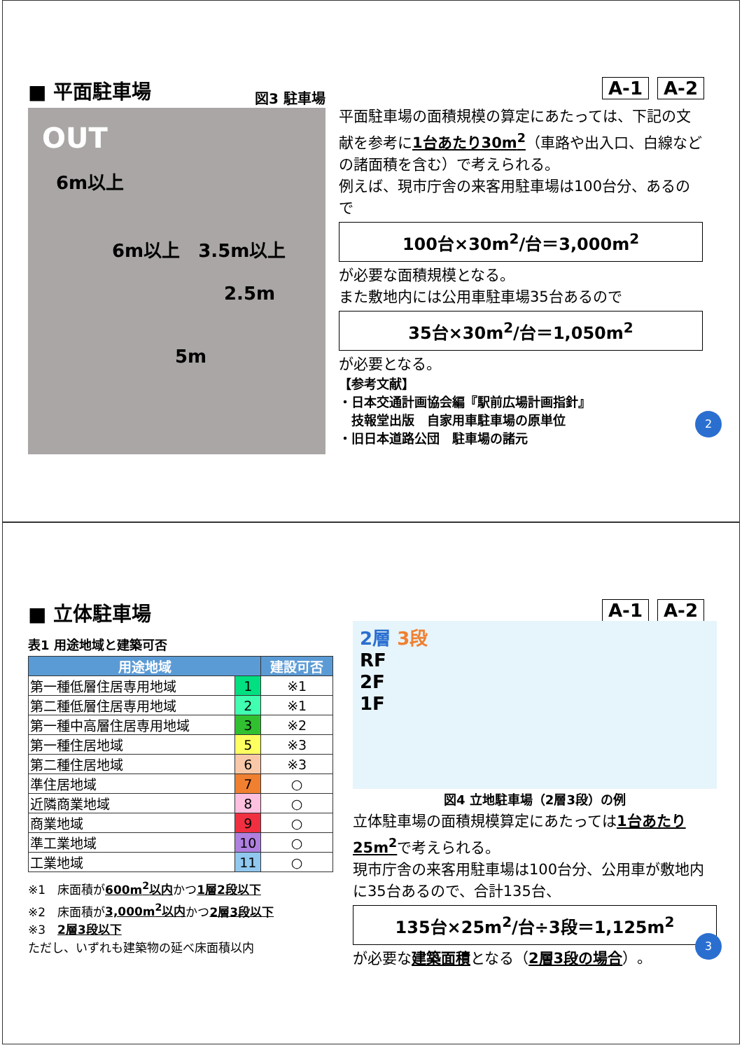■ 平面駐車場 A-1 A-2
図3 駐車場
OUT
6m以上
6m以上　3.5m以上
2.5m
5m
平面駐車場の面積規模の算定にあたっては、下記の文献を参考に1台あたり30m<sup>2</sup>（車路や出入口、白線などの諸面積を含む）で考えられる。
例えば、現市庁舎の来客用駐車場は100台分、あるので
100台×30m<sup>2</sup>/台＝3,000m<sup>2</sup>
が必要な面積規模となる。
また敷地内には公用車駐車場35台あるので
35台×30m<sup>2</sup>/台＝1,050m<sup>2</sup>
が必要となる。
【参考文献】
・日本交通計画協会編『駅前広場計画指針』
　技報堂出版　自家用車駐車場の原単位
・旧日本道路公団　駐車場の諸元
2
■ 立体駐車場 A-1 A-2
表1 用途地域と建築可否
| 用途地域 | | 建設可否 |
| --- | --- | --- |
| 第一種低層住居専用地域 | 1 | ※1 |
| 第二種低層住居専用地域 | 2 | ※1 |
| 第一種中高層住居専用地域 | 3 | ※2 |
| 第一種住居地域 | 5 | ※3 |
| 第二種住居地域 | 6 | ※3 |
| 準住居地域 | 7 | ○ |
| 近隣商業地域 | 8 | ○ |
| 商業地域 | 9 | ○ |
| 準工業地域 | 10 | ○ |
| 工業地域 | 11 | ○ |
※1　床面積が600m<sup>2</sup>以内かつ1層2段以下
※2　床面積が3,000m<sup>2</sup>以内かつ2層3段以下
※3　2層3段以下
ただし、いずれも建築物の延べ床面積以内
2層 3段
RF
2F
1F
図4 立地駐車場（2層3段）の例
立体駐車場の面積規模算定にあたっては1台あたり25m<sup>2</sup>で考えられる。
現市庁舎の来客用駐車場は100台分、公用車が敷地内に35台あるので、合計135台、
135台×25m<sup>2</sup>/台÷3段＝1,125m<sup>2</sup>
が必要な建築面積となる（2層3段の場合）。
3